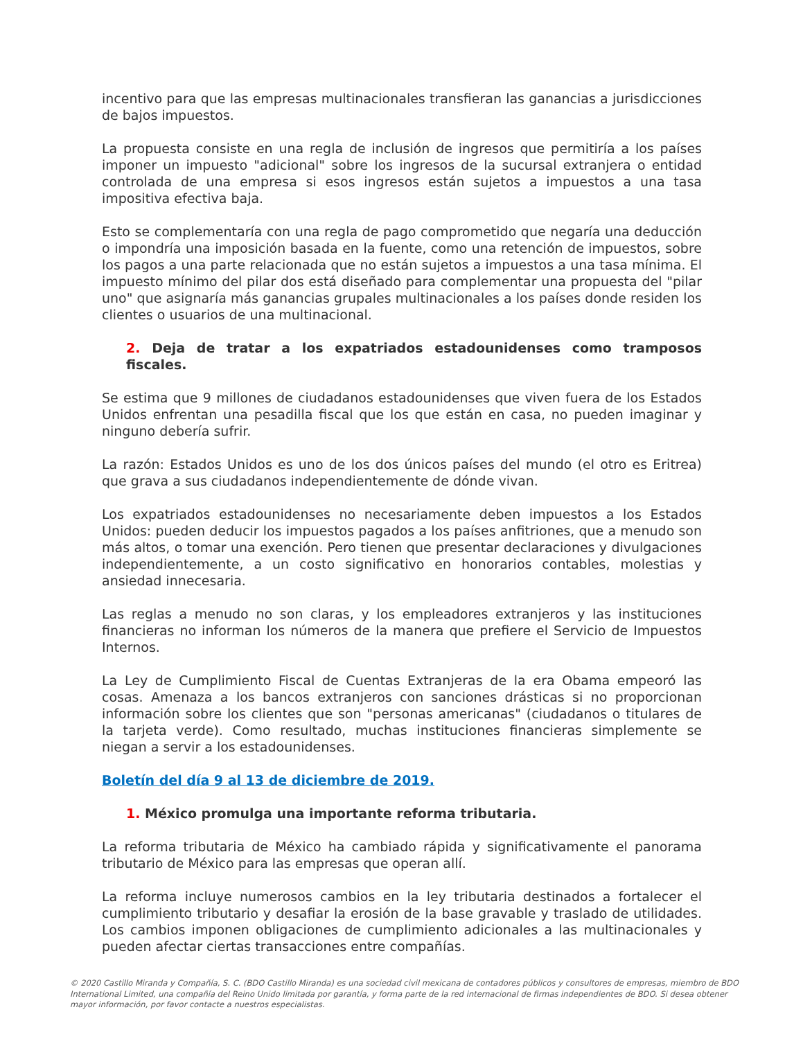incentivo para que las empresas multinacionales transfieran las ganancias a jurisdicciones de bajos impuestos.
La propuesta consiste en una regla de inclusión de ingresos que permitiría a los países imponer un impuesto "adicional" sobre los ingresos de la sucursal extranjera o entidad controlada de una empresa si esos ingresos están sujetos a impuestos a una tasa impositiva efectiva baja.
Esto se complementaría con una regla de pago comprometido que negaría una deducción o impondría una imposición basada en la fuente, como una retención de impuestos, sobre los pagos a una parte relacionada que no están sujetos a impuestos a una tasa mínima. El impuesto mínimo del pilar dos está diseñado para complementar una propuesta del "pilar uno" que asignaría más ganancias grupales multinacionales a los países donde residen los clientes o usuarios de una multinacional.
2. Deja de tratar a los expatriados estadounidenses como tramposos fiscales.
Se estima que 9 millones de ciudadanos estadounidenses que viven fuera de los Estados Unidos enfrentan una pesadilla fiscal que los que están en casa, no pueden imaginar y ninguno debería sufrir.
La razón: Estados Unidos es uno de los dos únicos países del mundo (el otro es Eritrea) que grava a sus ciudadanos independientemente de dónde vivan.
Los expatriados estadounidenses no necesariamente deben impuestos a los Estados Unidos: pueden deducir los impuestos pagados a los países anfitriones, que a menudo son más altos, o tomar una exención. Pero tienen que presentar declaraciones y divulgaciones independientemente, a un costo significativo en honorarios contables, molestias y ansiedad innecesaria.
Las reglas a menudo no son claras, y los empleadores extranjeros y las instituciones financieras no informan los números de la manera que prefiere el Servicio de Impuestos Internos.
La Ley de Cumplimiento Fiscal de Cuentas Extranjeras de la era Obama empeoró las cosas. Amenaza a los bancos extranjeros con sanciones drásticas si no proporcionan información sobre los clientes que son "personas americanas" (ciudadanos o titulares de la tarjeta verde). Como resultado, muchas instituciones financieras simplemente se niegan a servir a los estadounidenses.
Boletín del día 9 al 13 de diciembre de 2019.
1. México promulga una importante reforma tributaria.
La reforma tributaria de México ha cambiado rápida y significativamente el panorama tributario de México para las empresas que operan allí.
La reforma incluye numerosos cambios en la ley tributaria destinados a fortalecer el cumplimiento tributario y desafiar la erosión de la base gravable y traslado de utilidades. Los cambios imponen obligaciones de cumplimiento adicionales a las multinacionales y pueden afectar ciertas transacciones entre compañías.
© 2020 Castillo Miranda y Compañía, S. C. (BDO Castillo Miranda) es una sociedad civil mexicana de contadores públicos y consultores de empresas, miembro de BDO International Limited, una compañía del Reino Unido limitada por garantía, y forma parte de la red internacional de firmas independientes de BDO. Si desea obtener mayor información, por favor contacte a nuestros especialistas.